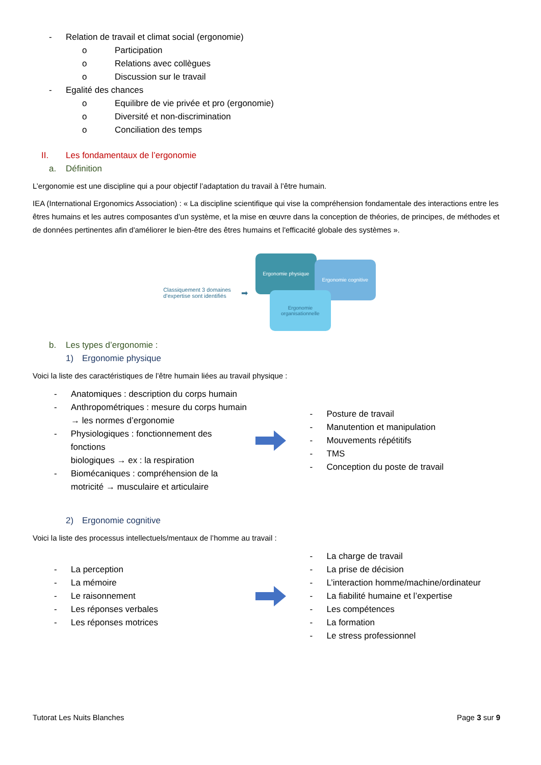- Relation de travail et climat social (ergonomie)
o Participation
o Relations avec collègues
o Discussion sur le travail
- Egalité des chances
o Equilibre de vie privée et pro (ergonomie)
o Diversité et non-discrimination
o Conciliation des temps
II. Les fondamentaux de l’ergonomie
a. Définition
L’ergonomie est une discipline qui a pour objectif l’adaptation du travail à l’être humain.
IEA (International Ergonomics Association) : « La discipline scientifique qui vise la compréhension fondamentale des interactions entre les êtres humains et les autres composantes d’un système, et la mise en œuvre dans la conception de théories, de principes, de méthodes et de données pertinentes afin d'améliorer le bien-être des êtres humains et l'efficacité globale des systèmes ».
Classiquement 3 domaines
d’expertise sont identifiés
➡
Ergonomie physique
Ergonomie cognitive
Ergonomie organisationnelle
b. Les types d’ergonomie :
1) Ergonomie physique
Voici la liste des caractéristiques de l’être humain liées au travail physique :
- Anatomiques : description du corps humain
- Anthropométriques : mesure du corps humain
→ les normes d’ergonomie
- Physiologiques : fonctionnement des fonctions
biologiques → ex : la respiration
- Biomécaniques : compréhension de la
motricité → musculaire et articulaire
- Posture de travail
- Manutention et manipulation
- Mouvements répétitifs
- TMS
- Conception du poste de travail
2) Ergonomie cognitive
Voici la liste des processus intellectuels/mentaux de l’homme au travail :
- La perception
- La mémoire
- Le raisonnement
- Les réponses verbales
- Les réponses motrices
- La charge de travail
- La prise de décision
- L’interaction homme/machine/ordinateur
- La fiabilité humaine et l’expertise
- Les compétences
- La formation
- Le stress professionnel
Tutorat Les Nuits Blanches Page 3 sur 9